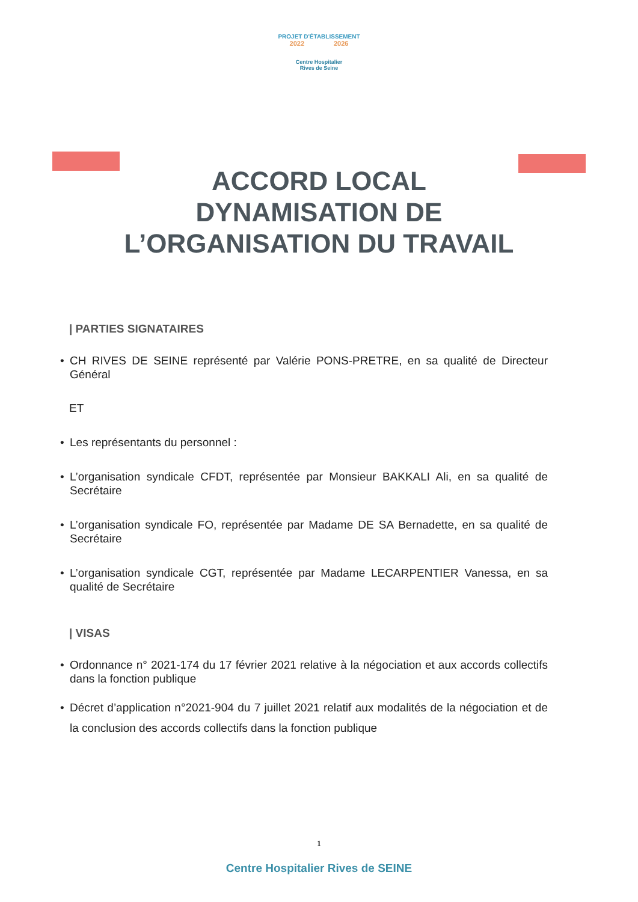PROJET D'ÉTABLISSEMENT
2022 2026
Centre Hospitalier
Rives de Seine
ACCORD LOCAL
DYNAMISATION DE
L’ORGANISATION DU TRAVAIL
| PARTIES SIGNATAIRES
• CH RIVES DE SEINE représenté par Valérie PONS-PRETRE, en sa qualité de Directeur Général
ET
• Les représentants du personnel :
• L’organisation syndicale CFDT, représentée par Monsieur BAKKALI Ali, en sa qualité de Secrétaire
• L’organisation syndicale FO, représentée par Madame DE SA Bernadette, en sa qualité de Secrétaire
• L’organisation syndicale CGT, représentée par Madame LECARPENTIER Vanessa, en sa qualité de Secrétaire
| VISAS
• Ordonnance n° 2021-174 du 17 février 2021 relative à la négociation et aux accords collectifs dans la fonction publique
• Décret d’application n°2021-904 du 7 juillet 2021 relatif aux modalités de la négociation et de la conclusion des accords collectifs dans la fonction publique
1
Centre Hospitalier Rives de SEINE